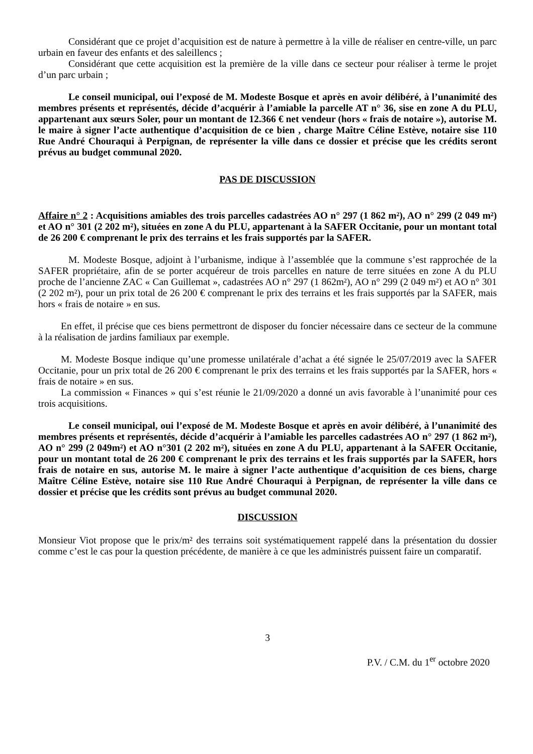Considérant que ce projet d’acquisition est de nature à permettre à la ville de réaliser en centre-ville, un parc urbain en faveur des enfants et des saleillencs ;
Considérant que cette acquisition est la première de la ville dans ce secteur pour réaliser à terme le projet d’un parc urbain ;
Le conseil municipal, oui l’exposé de M. Modeste Bosque et après en avoir délibéré, à l’unanimité des membres présents et représentés, décide d’acquérir à l’amiable la parcelle AT n° 36, sise en zone A du PLU, appartenant aux sœurs Soler, pour un montant de 12.366 € net vendeur (hors « frais de notaire »), autorise M. le maire à signer l’acte authentique d’acquisition de ce bien , charge Maître Céline Estève, notaire sise 110 Rue André Chouraqui à Perpignan, de représenter la ville dans ce dossier et précise que les crédits seront prévus au budget communal 2020.
PAS DE DISCUSSION
Affaire n° 2 : Acquisitions amiables des trois parcelles cadastrées AO n° 297 (1 862 m²), AO n° 299 (2 049 m²) et AO n° 301 (2 202 m²), situées en zone A du PLU, appartenant à la SAFER Occitanie, pour un montant total de 26 200 € comprenant le prix des terrains et les frais supportés par la SAFER.
M. Modeste Bosque, adjoint à l’urbanisme, indique à l’assemblée que la commune s’est rapprochée de la SAFER propriétaire, afin de se porter acquéreur de trois parcelles en nature de terre situées en zone A du PLU proche de l’ancienne ZAC « Can Guillemat », cadastrées AO n° 297 (1 862m²), AO n° 299 (2 049 m²) et AO n° 301 (2 202 m²), pour un prix total de 26 200 € comprenant le prix des terrains et les frais supportés par la SAFER, mais hors « frais de notaire » en sus.
En effet, il précise que ces biens permettront de disposer du foncier nécessaire dans ce secteur de la commune à la réalisation de jardins familiaux par exemple.
M. Modeste Bosque indique qu’une promesse unilatérale d’achat a été signée le 25/07/2019 avec la SAFER Occitanie, pour un prix total de 26 200 € comprenant le prix des terrains et les frais supportés par la SAFER, hors « frais de notaire » en sus.
La commission « Finances » qui s’est réunie le 21/09/2020 a donné un avis favorable à l’unanimité pour ces trois acquisitions.
Le conseil municipal, oui l’exposé de M. Modeste Bosque et après en avoir délibéré, à l’unanimité des membres présents et représentés, décide d’acquérir à l’amiable les parcelles cadastrées AO n° 297 (1 862 m²), AO n° 299 (2 049m²) et AO n°301 (2 202 m²), situées en zone A du PLU, appartenant à la SAFER Occitanie, pour un montant total de 26 200 € comprenant le prix des terrains et les frais supportés par la SAFER, hors frais de notaire en sus, autorise M. le maire à signer l’acte authentique d’acquisition de ces biens, charge Maître Céline Estève, notaire sise 110 Rue André Chouraqui à Perpignan, de représenter la ville dans ce dossier et précise que les crédits sont prévus au budget communal 2020.
DISCUSSION
Monsieur Viot propose que le prix/m² des terrains soit systématiquement rappelé dans la présentation du dossier comme c’est le cas pour la question précédente, de manière à ce que les administrés puissent faire un comparatif.
3
P.V. / C.M. du 1<sup>er</sup> octobre 2020